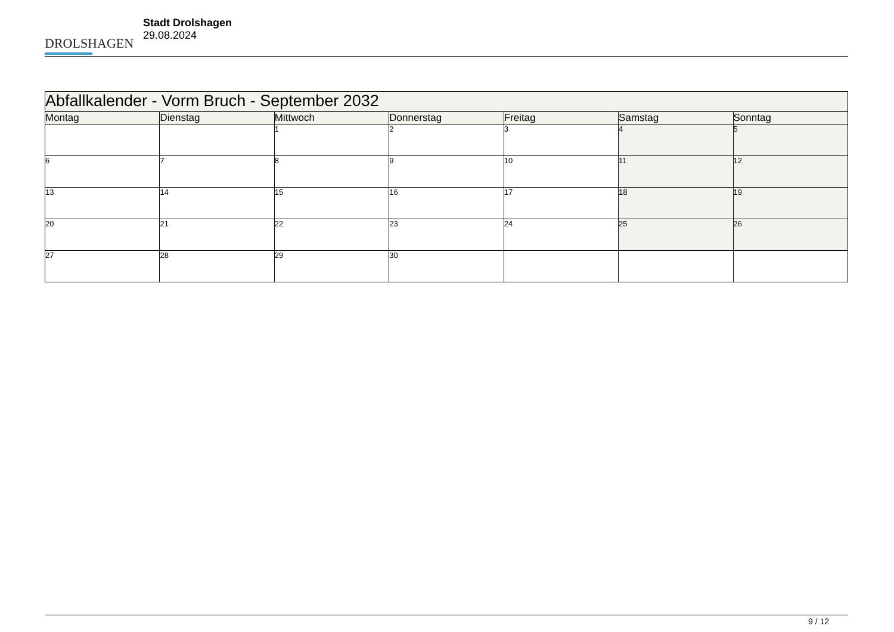DROLSHAGEN
Stadt Drolshagen
29.08.2024
| Abfallkalender - Vorm Bruch - September 2032 | | | | | | |
| --- | --- | --- | --- | --- | --- | --- |
| Montag | Dienstag | Mittwoch | Donnerstag | Freitag | Samstag | Sonntag |
| | | 1 | 2 | 3 | 4 | 5 |
| 6 | 7 | 8 | 9 | 10 | 11 | 12 |
| 13 | 14 | 15 | 16 | 17 | 18 | 19 |
| 20 | 21 | 22 | 23 | 24 | 25 | 26 |
| 27 | 28 | 29 | 30 | | | |
9 / 12